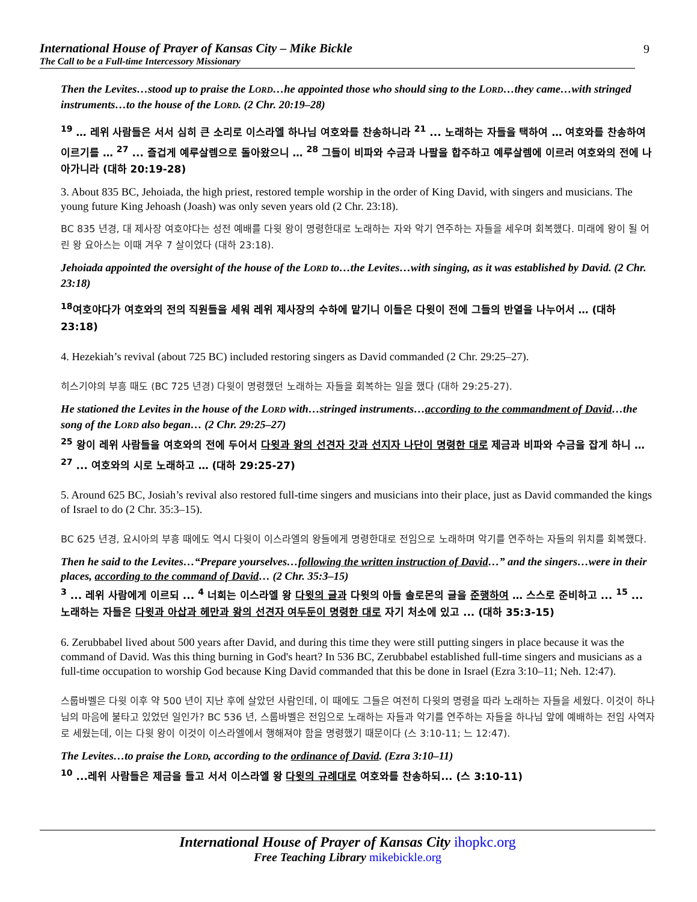International House of Prayer of Kansas City – Mike Bickle
The Call to be a Full-time Intercessory Missionary
9
Then the Levites…stood up to praise the LORD…he appointed those who should sing to the LORD…they came…with stringed instruments…to the house of the LORD. (2 Chr. 20:19–28)
<sup>19</sup> … 레위 사람들은 서서 심히 큰 소리로 이스라엘 하나님 여호와를 찬송하니라 <sup>21</sup> ... 노래하는 자들을 택하여 … 여호와를 찬송하여 이르기를 … <sup>27</sup> ... 즐겁게 예루살렘으로 돌아왔으니 … <sup>28</sup> 그들이 비파와 수금과 나팔을 합주하고 예루살렘에 이르러 여호와의 전에 나아가니라 (대하 20:19-28)
3. About 835 BC, Jehoiada, the high priest, restored temple worship in the order of King David, with singers and musicians. The young future King Jehoash (Joash) was only seven years old (2 Chr. 23:18).
BC 835 년경, 대 제사장 여호야다는 성전 예배를 다윗 왕이 명령한대로 노래하는 자와 악기 연주하는 자들을 세우며 회복했다. 미래에 왕이 될 어린 왕 요아스는 이때 겨우 7 살이었다 (대하 23:18).
Jehoiada appointed the oversight of the house of the LORD to…the Levites…with singing, as it was established by David. (2 Chr. 23:18)
<sup>18</sup> 여호야다가 여호와의 전의 직원들을 세워 레위 제사장의 수하에 맡기니 이들은 다윗이 전에 그들의 반열을 나누어서 … (대하 23:18)
4. Hezekiah’s revival (about 725 BC) included restoring singers as David commanded (2 Chr. 29:25–27).
히스기야의 부흥 때도 (BC 725 년경) 다윗이 명령했던 노래하는 자들을 회복하는 일을 했다 (대하 29:25-27).
He stationed the Levites in the house of the LORD with…stringed instruments…according to the commandment of David…the song of the LORD also began… (2 Chr. 29:25–27)
<sup>25</sup> 왕이 레위 사람들을 여호와의 전에 두어서 다윗과 왕의 선견자 갓과 선지자 나단이 명령한 대로 제금과 비파와 수금을 잡게 하니 … <sup>27</sup> ... 여호와의 시로 노래하고 … (대하 29:25-27)
5. Around 625 BC, Josiah’s revival also restored full-time singers and musicians into their place, just as David commanded the kings of Israel to do (2 Chr. 35:3–15).
BC 625 년경, 요시아의 부흥 때에도 역시 다윗이 이스라엘의 왕들에게 명령한대로 전임으로 노래하며 악기를 연주하는 자들의 위치를 회복했다.
Then he said to the Levites…“Prepare yourselves…following the written instruction of David…” and the singers…were in their places, according to the command of David… (2 Chr. 35:3–15)
<sup>3</sup> ... 레위 사람에게 이르되 ... <sup>4</sup> 너희는 이스라엘 왕 다윗의 글과 다윗의 아들 솔로몬의 글을 준행하여 … 스스로 준비하고 ... <sup>15</sup> ... 노래하는 자들은 다윗과 아삽과 헤만과 왕의 선견자 여두둔이 명령한 대로 자기 처소에 있고 ... (대하 35:3-15)
6. Zerubbabel lived about 500 years after David, and during this time they were still putting singers in place because it was the command of David. Was this thing burning in God's heart? In 536 BC, Zerubbabel established full-time singers and musicians as a full-time occupation to worship God because King David commanded that this be done in Israel (Ezra 3:10–11; Neh. 12:47).
스룹바벨은 다윗 이후 약 500 년이 지난 후에 살았던 사람인데, 이 때에도 그들은 여전히 다윗의 명령을 따라 노래하는 자들을 세웠다. 이것이 하나님의 마음에 불타고 있었던 일인가? BC 536 년, 스룹바벨은 전임으로 노래하는 자들과 악기를 연주하는 자들을 하나님 앞에 예배하는 전임 사역자로 세웠는데, 이는 다윗 왕이 이것이 이스라엘에서 행해져야 함을 명령했기 때문이다 (스 3:10-11; 느 12:47).
The Levites…to praise the LORD, according to the ordinance of David. (Ezra 3:10–11)
<sup>10</sup> ...레위 사람들은 제금을 들고 서서 이스라엘 왕 다윗의 규례대로 여호와를 찬송하되... (스 3:10-11)
International House of Prayer of Kansas City ihopkc.org
Free Teaching Library mikebickle.org